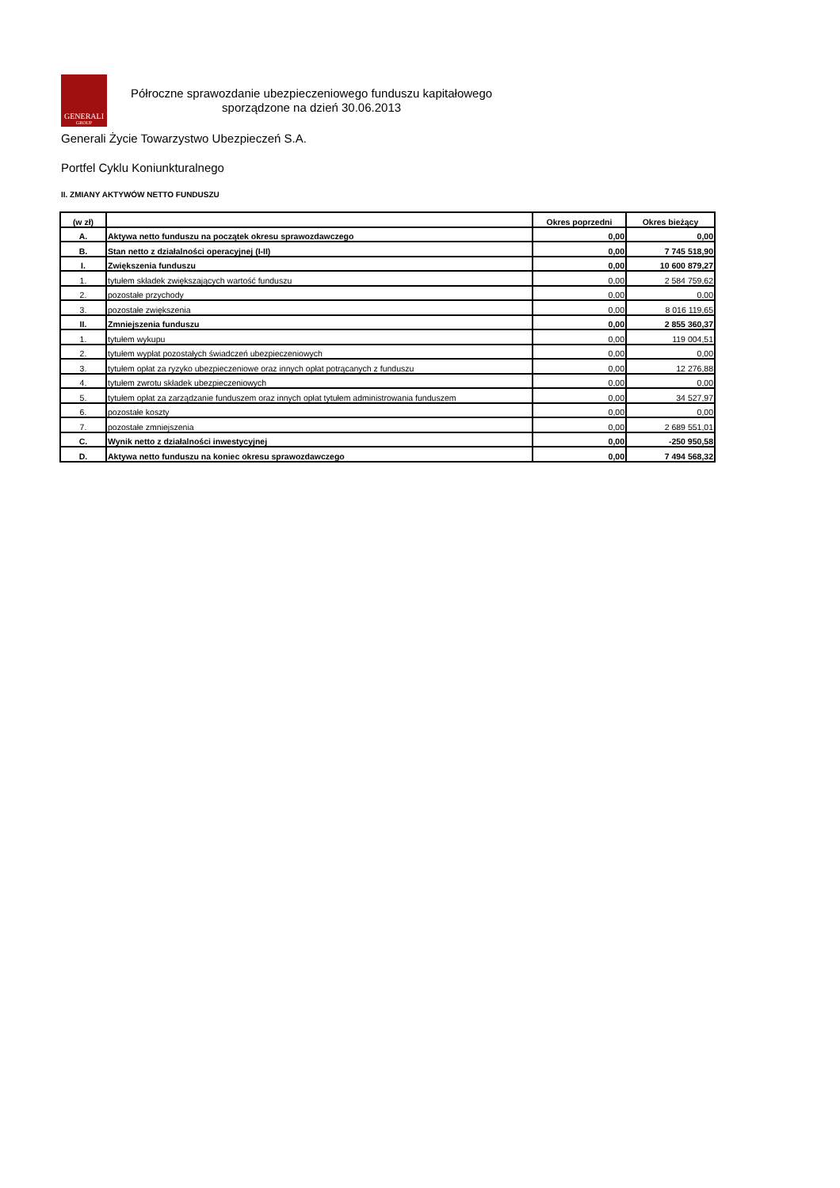GENERALI
GROUP
Półroczne sprawozdanie ubezpieczeniowego funduszu kapitałowego
sporządzone na dzień 30.06.2013
Generali Życie Towarzystwo Ubezpieczeń S.A.
Portfel Cyklu Koniunkturalnego
II. ZMIANY AKTYWÓW NETTO FUNDUSZU
| (w zł) | | Okres poprzedni | Okres bieżący |
| --- | --- | --- | --- |
| A. | Aktywa netto funduszu na początek okresu sprawozdawczego | 0,00 | 0,00 |
| B. | Stan netto z działalności operacyjnej (I-II) | 0,00 | 7 745 518,90 |
| I. | Zwiększenia funduszu | 0,00 | 10 600 879,27 |
| 1. | tytułem składek zwiększających wartość funduszu | 0,00 | 2 584 759,62 |
| 2. | pozostałe przychody | 0,00 | 0,00 |
| 3. | pozostałe zwiększenia | 0,00 | 8 016 119,65 |
| II. | Zmniejszenia funduszu | 0,00 | 2 855 360,37 |
| 1. | tytułem wykupu | 0,00 | 119 004,51 |
| 2. | tytułem wypłat pozostałych świadczeń ubezpieczeniowych | 0,00 | 0,00 |
| 3. | tytułem opłat za ryzyko ubezpieczeniowe oraz innych opłat potrącanych z funduszu | 0,00 | 12 276,88 |
| 4. | tytułem zwrotu składek ubezpieczeniowych | 0,00 | 0,00 |
| 5. | tytułem opłat za zarządzanie funduszem oraz innych opłat tytułem administrowania funduszem | 0,00 | 34 527,97 |
| 6. | pozostałe koszty | 0,00 | 0,00 |
| 7. | pozostałe zmniejszenia | 0,00 | 2 689 551,01 |
| C. | Wynik netto z działalności inwestycyjnej | 0,00 | -250 950,58 |
| D. | Aktywa netto funduszu na koniec okresu sprawozdawczego | 0,00 | 7 494 568,32 |